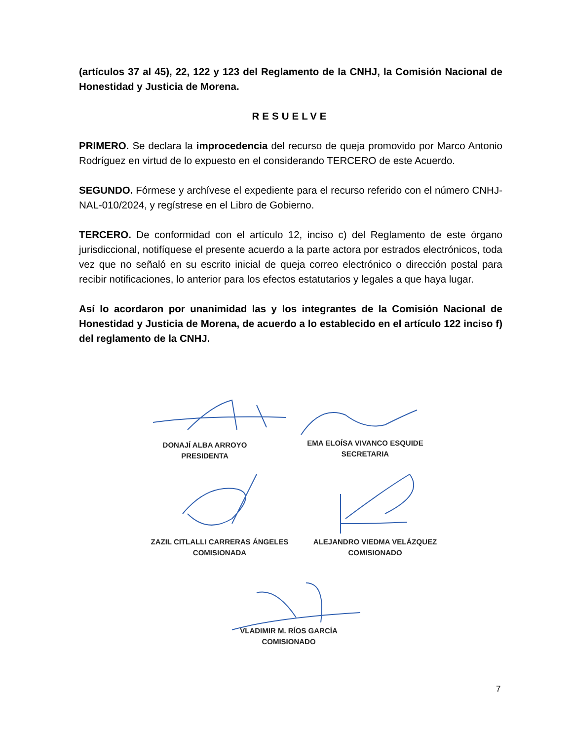(artículos 37 al 45), 22, 122 y 123 del Reglamento de la CNHJ, la Comisión Nacional de Honestidad y Justicia de Morena.
RESUELVE
PRIMERO. Se declara la improcedencia del recurso de queja promovido por Marco Antonio Rodríguez en virtud de lo expuesto en el considerando TERCERO de este Acuerdo.
SEGUNDO. Fórmese y archívese el expediente para el recurso referido con el número CNHJ-NAL-010/2024, y regístrese en el Libro de Gobierno.
TERCERO. De conformidad con el artículo 12, inciso c) del Reglamento de este órgano jurisdiccional, notifíquese el presente acuerdo a la parte actora por estrados electrónicos, toda vez que no señaló en su escrito inicial de queja correo electrónico o dirección postal para recibir notificaciones, lo anterior para los efectos estatutarios y legales a que haya lugar.
Así lo acordaron por unanimidad las y los integrantes de la Comisión Nacional de Honestidad y Justicia de Morena, de acuerdo a lo establecido en el artículo 122 inciso f) del reglamento de la CNHJ.
DONAJÍ ALBA ARROYO
PRESIDENTA
EMA ELOÍSA VIVANCO ESQUIDE
SECRETARIA
ZAZIL CITLALLI CARRERAS ÁNGELES
COMISIONADA
ALEJANDRO VIEDMA VELÁZQUEZ
COMISIONADO
VLADIMIR M. RÍOS GARCÍA
COMISIONADO
7